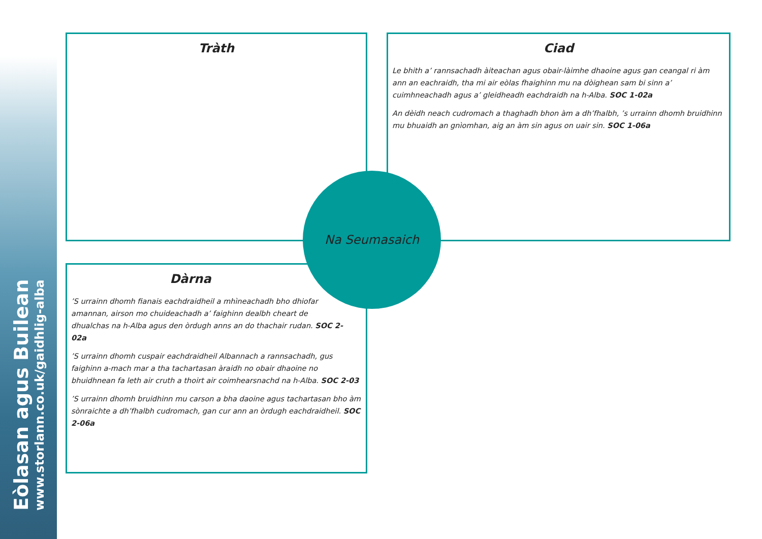Eòlasan agus Builean
www.storlann.co.uk/gaidhlig-alba
Tràth
Ciad
Le bhith a’ rannsachadh àiteachan agus obair-làimhe dhaoine agus gan ceangal ri àm ann an eachraidh, tha mi air eòlas fhaighinn mu na dòighean sam bi sinn a’ cuimhneachadh agus a’ gleidheadh eachdraidh na h-Alba. SOC 1-02a
An dèidh neach cudromach a thaghadh bhon àm a dh’fhalbh, ’s urrainn dhomh bruidhinn mu bhuaidh an gnìomhan, aig an àm sin agus on uair sin. SOC 1-06a
Dàrna
’S urrainn dhomh fianais eachdraidheil a mhìneachadh bho dhiofar amannan, airson mo chuideachadh a’ faighinn dealbh cheart de dhualchas na h-Alba agus den òrdugh anns an do thachair rudan. SOC 2-02a
’S urrainn dhomh cuspair eachdraidheil Albannach a rannsachadh, gus faighinn a-mach mar a tha tachartasan àraidh no obair dhaoine no bhuidhnean fa leth air cruth a thoirt air coimhearsnachd na h-Alba. SOC 2-03
’S urrainn dhomh bruidhinn mu carson a bha daoine agus tachartasan bho àm sònraichte a dh’fhalbh cudromach, gan cur ann an òrdugh eachdraidheil. SOC 2-06a
Na Seumasaich